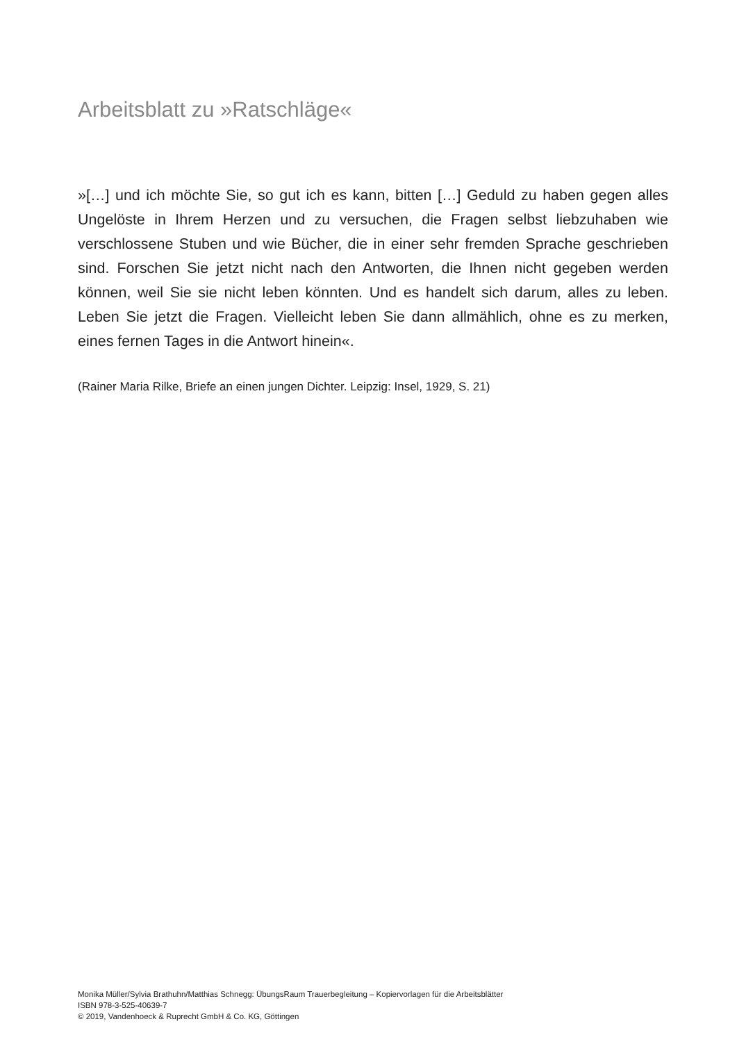Arbeitsblatt zu »Ratschläge«
»[…] und ich möchte Sie, so gut ich es kann, bitten […] Geduld zu haben gegen alles Ungelöste in Ihrem Herzen und zu versuchen, die Fragen selbst liebzuhaben wie verschlossene Stuben und wie Bücher, die in einer sehr fremden Sprache geschrieben sind. Forschen Sie jetzt nicht nach den Antworten, die Ihnen nicht gegeben werden können, weil Sie sie nicht leben könnten. Und es handelt sich darum, alles zu leben. Leben Sie jetzt die Fragen. Vielleicht leben Sie dann allmählich, ohne es zu merken, eines fernen Tages in die Antwort hinein«.
(Rainer Maria Rilke, Briefe an einen jungen Dichter. Leipzig: Insel, 1929, S. 21)
Monika Müller/Sylvia Brathuhn/Matthias Schnegg: ÜbungsRaum Trauerbegleitung – Kopiervorlagen für die Arbeitsblätter
ISBN 978-3-525-40639-7
© 2019, Vandenhoeck & Ruprecht GmbH & Co. KG, Göttingen